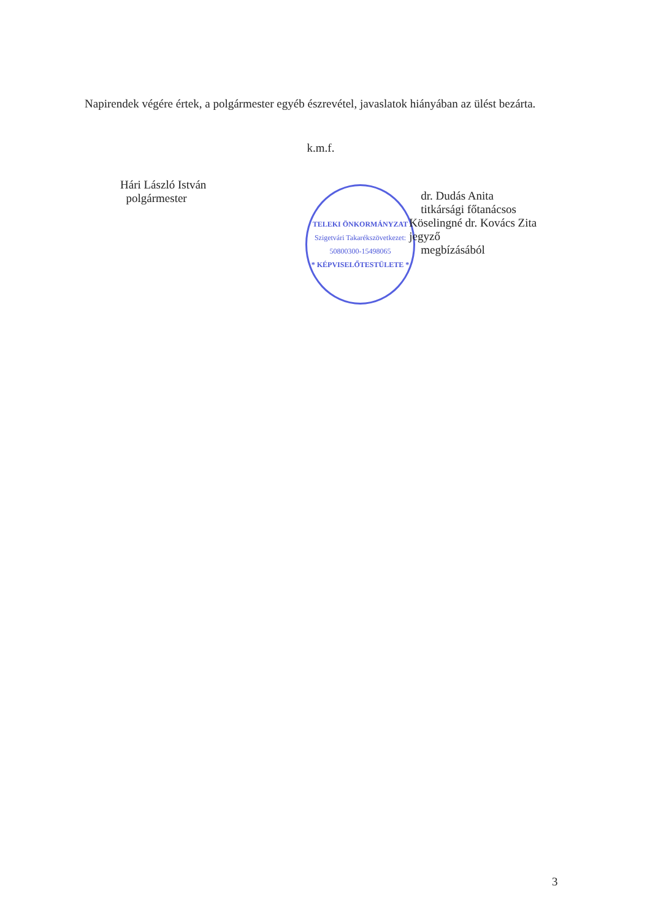Napirendek végére értek, a polgármester egyéb észrevétel, javaslatok hiányában az ülést bezárta.
k.m.f.
Hári László István
polgármester
TELEKI ÖNKORMÁNYZAT
Szigetvári Takarékszövetkezet: 50800300-15498065
* KÉPVISELŐTESTÜLETE *
dr. Dudás Anita
titkársági főtanácsos
Köselingné dr. Kovács Zita jegyző
megbízásából
3